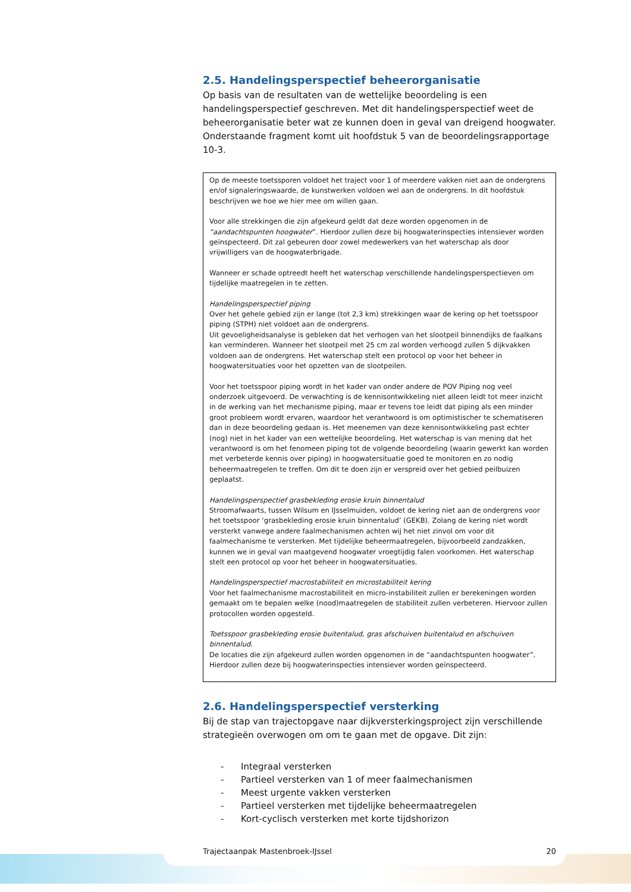2.5. Handelingsperspectief beheerorganisatie
Op basis van de resultaten van de wettelijke beoordeling is een handelingsperspectief geschreven. Met dit handelingsperspectief weet de beheerorganisatie beter wat ze kunnen doen in geval van dreigend hoogwater. Onderstaande fragment komt uit hoofdstuk 5 van de beoordelingsrapportage 10-3.
Op de meeste toetssporen voldoet het traject voor 1 of meerdere vakken niet aan de ondergrens en/of signaleringswaarde, de kunstwerken voldoen wel aan de ondergrens. In dit hoofdstuk beschrijven we hoe we hier mee om willen gaan.
Voor alle strekkingen die zijn afgekeurd geldt dat deze worden opgenomen in de “aandachtspunten hoogwater”. Hierdoor zullen deze bij hoogwaterinspecties intensiever worden geïnspecteerd. Dit zal gebeuren door zowel medewerkers van het waterschap als door vrijwilligers van de hoogwaterbrigade.
Wanneer er schade optreedt heeft het waterschap verschillende handelingsperspectieven om tijdelijke maatregelen in te zetten.
Handelingsperspectief piping
Over het gehele gebied zijn er lange (tot 2,3 km) strekkingen waar de kering op het toetsspoor piping (STPH) niet voldoet aan de ondergrens.
Uit gevoeligheidsanalyse is gebleken dat het verhogen van het slootpeil binnendijks de faalkans kan verminderen. Wanneer het slootpeil met 25 cm zal worden verhoogd zullen 5 dijkvakken voldoen aan de ondergrens. Het waterschap stelt een protocol op voor het beheer in hoogwatersituaties voor het opzetten van de slootpeilen.
Voor het toetsspoor piping wordt in het kader van onder andere de POV Piping nog veel onderzoek uitgevoerd. De verwachting is de kennisontwikkeling niet alleen leidt tot meer inzicht in de werking van het mechanisme piping, maar er tevens toe leidt dat piping als een minder groot probleem wordt ervaren, waardoor het verantwoord is om optimistischer te schematiseren dan in deze beoordeling gedaan is. Het meenemen van deze kennisontwikkeling past echter (nog) niet in het kader van een wettelijke beoordeling. Het waterschap is van mening dat het verantwoord is om het fenomeen piping tot de volgende beoordeling (waarin gewerkt kan worden met verbeterde kennis over piping) in hoogwatersituatie goed te monitoren en zo nodig beheermaatregelen te treffen. Om dit te doen zijn er verspreid over het gebied peilbuizen geplaatst.
Handelingsperspectief grasbekleding erosie kruin binnentalud
Stroomafwaarts, tussen Wilsum en IJsselmuiden, voldoet de kering niet aan de ondergrens voor het toetsspoor ‘grasbekleding erosie kruin binnentalud’ (GEKB). Zolang de kering niet wordt versterkt vanwege andere faalmechanismen achten wij het niet zinvol om voor dit faalmechanisme te versterken. Met tijdelijke beheermaatregelen, bijvoorbeeld zandzakken, kunnen we in geval van maatgevend hoogwater vroegtijdig falen voorkomen. Het waterschap stelt een protocol op voor het beheer in hoogwatersituaties.
Handelingsperspectief macrostabiliteit en microstabiliteit kering
Voor het faalmechanisme macrostabiliteit en micro-instabiliteit zullen er berekeningen worden gemaakt om te bepalen welke (nood)maatregelen de stabiliteit zullen verbeteren. Hiervoor zullen protocollen worden opgesteld.
Toetsspoor grasbekleding erosie buitentalud, gras afschuiven buitentalud en afschuiven binnentalud.
De locaties die zijn afgekeurd zullen worden opgenomen in de “aandachtspunten hoogwater”. Hierdoor zullen deze bij hoogwaterinspecties intensiever worden geïnspecteerd.
2.6. Handelingsperspectief versterking
Bij de stap van trajectopgave naar dijkversterkingsproject zijn verschillende strategieën overwogen om om te gaan met de opgave. Dit zijn:
- Integraal versterken
- Partieel versterken van 1 of meer faalmechanismen
- Meest urgente vakken versterken
- Partieel versterken met tijdelijke beheermaatregelen
- Kort-cyclisch versterken met korte tijdshorizon
Trajectaanpak Mastenbroek-IJssel 20